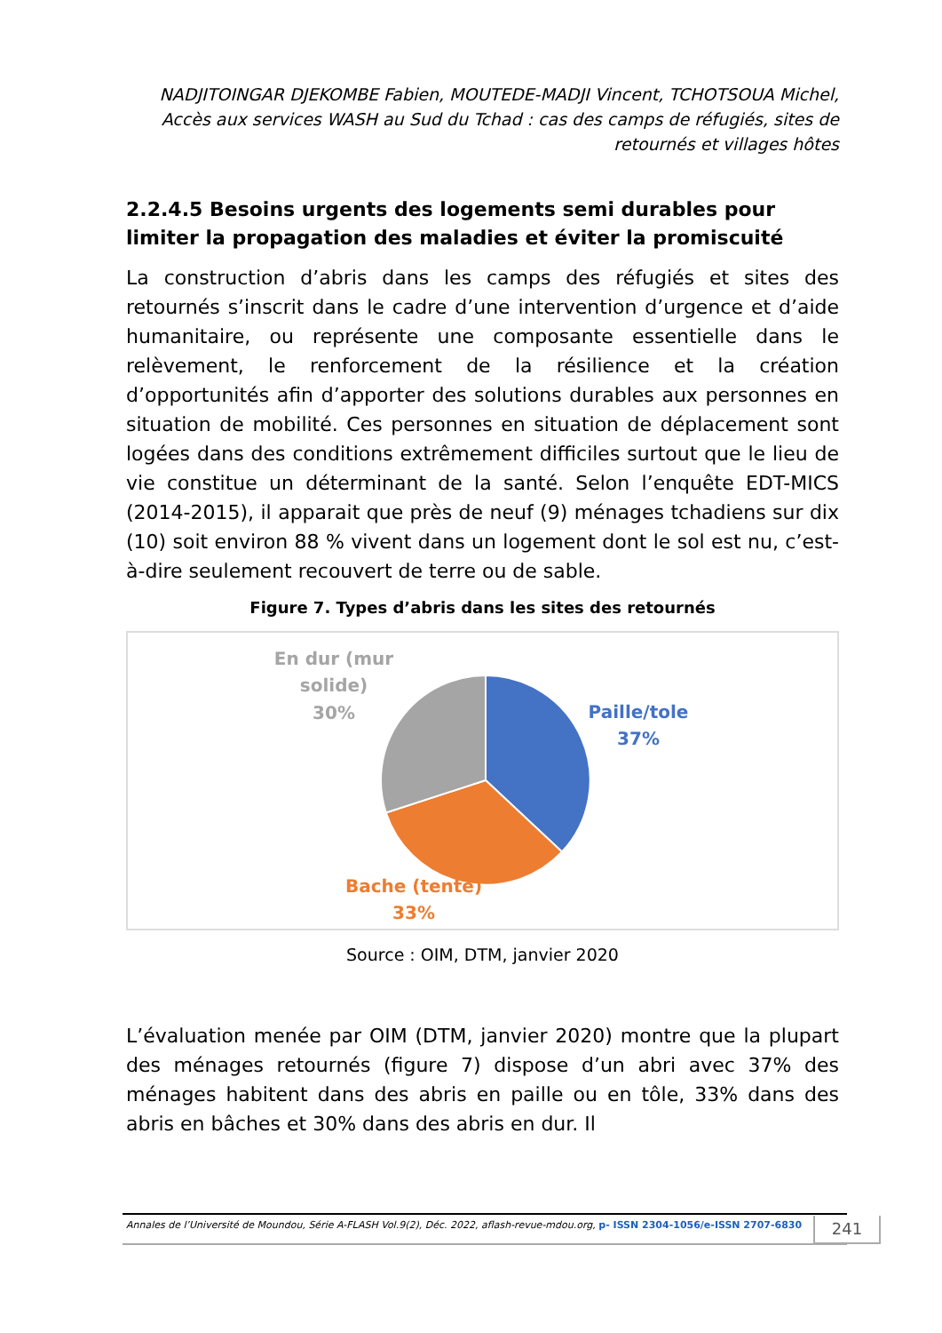NADJITOINGAR DJEKOMBE Fabien, MOUTEDE-MADJI Vincent, TCHOTSOUA Michel, Accès aux services WASH au Sud du Tchad : cas des camps de réfugiés, sites de retournés et villages hôtes
2.2.4.5 Besoins urgents des logements semi durables pour limiter la propagation des maladies et éviter la promiscuité
La construction d’abris dans les camps des réfugiés et sites des retournés s’inscrit dans le cadre d’une intervention d’urgence et d’aide humanitaire, ou représente une composante essentielle dans le relèvement, le renforcement de la résilience et la création d’opportunités afin d’apporter des solutions durables aux personnes en situation de mobilité. Ces personnes en situation de déplacement sont logées dans des conditions extrêmement difficiles surtout que le lieu de vie constitue un déterminant de la santé. Selon l’enquête EDT-MICS (2014-2015), il apparait que près de neuf (9) ménages tchadiens sur dix (10) soit environ 88 % vivent dans un logement dont le sol est nu, c’est-à-dire seulement recouvert de terre ou de sable.
Figure 7. Types d’abris dans les sites des retournés
En dur (mur
solide)
30%
Paille/tole
37%
Bache (tente)
33%
Source : OIM, DTM, janvier 2020
L’évaluation menée par OIM (DTM, janvier 2020) montre que la plupart des ménages retournés (figure 7) dispose d’un abri avec 37% des ménages habitent dans des abris en paille ou en tôle, 33% dans des abris en bâches et 30% dans des abris en dur. Il
Annales de l’Université de Moundou, Série A-FLASH Vol.9(2), Déc. 2022, aflash-revue-mdou.org, p- ISSN 2304-1056/e-ISSN 2707-6830
241